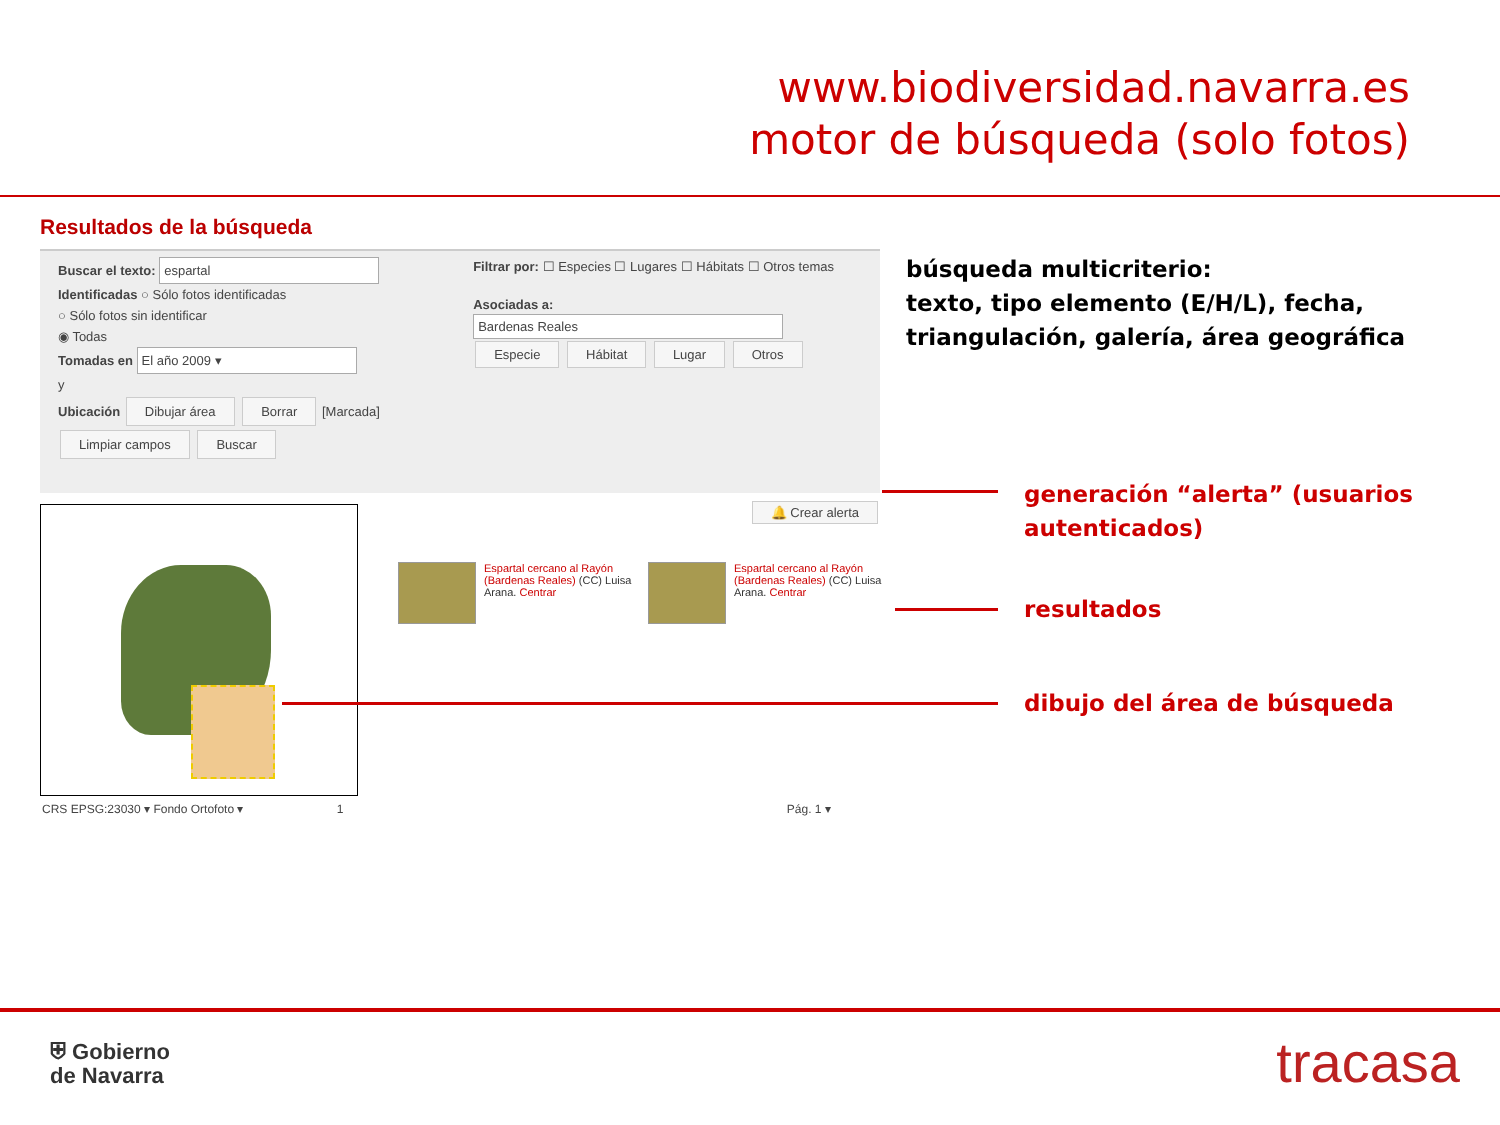www.biodiversidad.navarra.es
motor de búsqueda (solo fotos)
Resultados de la búsqueda
Buscar el texto: espartal
Identificadas ○ Sólo fotos identificadas
○ Sólo fotos sin identificar
◉ Todas
Tomadas en El año 2009 ▾
y
Ubicación Dibujar área Borrar [Marcada]
Limpiar campos Buscar
Filtrar por: ☐ Especies ☐ Lugares ☐ Hábitats ☐ Otros temas
Asociadas a: Bardenas Reales
Especie Hábitat Lugar Otros
🔔 Crear alerta
CRS EPSG:23030 ▾ Fondo Ortofoto ▾ 1 Pág. 1 ▾
Espartal cercano al Rayón (Bardenas Reales) (CC) Luisa Arana. Centrar
Espartal cercano al Rayón (Bardenas Reales) (CC) Luisa Arana. Centrar
búsqueda multicriterio:
texto, tipo elemento (E/H/L), fecha,
triangulación, galería, área geográfica
generación “alerta” (usuarios
autenticados)
resultados
dibujo del área de búsqueda
⛨ Gobierno
de Navarra
tracasa